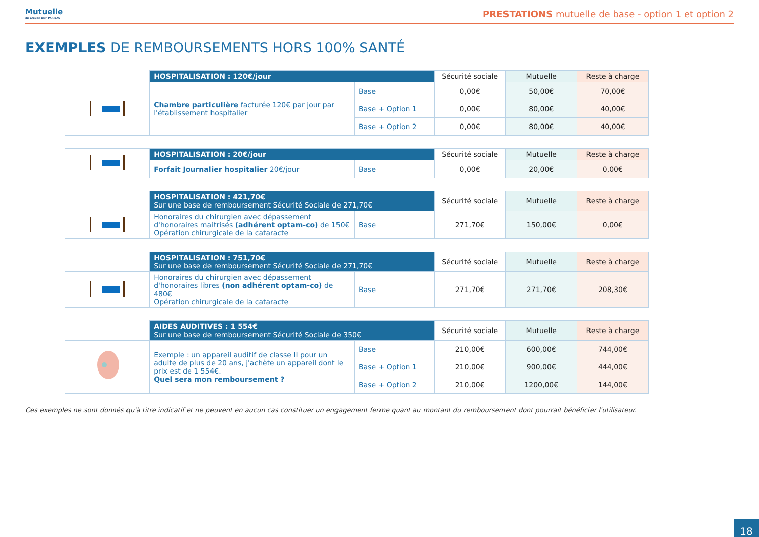Mutuelle
du Groupe BNP PARIBAS
PRESTATIONS mutuelle de base - option 1 et option 2
EXEMPLES DE REMBOURSEMENTS HORS 100% SANTÉ
| | HOSPITALISATION : 120€/jour | | Sécurité sociale | Mutuelle | Reste à charge |
| --- | --- | --- | --- | --- | --- |
| | Chambre particulière facturée 120€ par jour par l'établissement hospitalier | Base | 0,00€ | 50,00€ | 70,00€ |
| | | Base + Option 1 | 0,00€ | 80,00€ | 40,00€ |
| | | Base + Option 2 | 0,00€ | 80,00€ | 40,00€ |
| | HOSPITALISATION : 20€/jour | | Sécurité sociale | Mutuelle | Reste à charge |
| | Forfait Journalier hospitalier 20€/jour | Base | 0,00€ | 20,00€ | 0,00€ |
| | HOSPITALISATION : 421,70€ Sur une base de remboursement Sécurité Sociale de 271,70€ | | Sécurité sociale | Mutuelle | Reste à charge |
| --- | --- | --- | --- | --- | --- |
| | Honoraires du chirurgien avec dépassement d'honoraires maitrisés (adhérent optam-co) de 150€ Opération chirurgicale de la cataracte | Base | 271,70€ | 150,00€ | 0,00€ |
| | HOSPITALISATION : 751,70€ Sur une base de remboursement Sécurité Sociale de 271,70€ | | Sécurité sociale | Mutuelle | Reste à charge |
| --- | --- | --- | --- | --- | --- |
| | Honoraires du chirurgien avec dépassement d'honoraires libres (non adhérent optam-co) de 480€ Opération chirurgicale de la cataracte | Base | 271,70€ | 271,70€ | 208,30€ |
| | AIDES AUDITIVES : 1 554€ Sur une base de remboursement Sécurité Sociale de 350€ | | Sécurité sociale | Mutuelle | Reste à charge |
| --- | --- | --- | --- | --- | --- |
| | Exemple : un appareil auditif de classe II pour un adulte de plus de 20 ans, j'achète un appareil dont le prix est de 1 554€. Quel sera mon remboursement ? | Base | 210,00€ | 600,00€ | 744,00€ |
| | | Base + Option 1 | 210,00€ | 900,00€ | 444,00€ |
| | | Base + Option 2 | 210,00€ | 1200,00€ | 144,00€ |
Ces exemples ne sont donnés qu'à titre indicatif et ne peuvent en aucun cas constituer un engagement ferme quant au montant du remboursement dont pourrait bénéficier l'utilisateur.
18